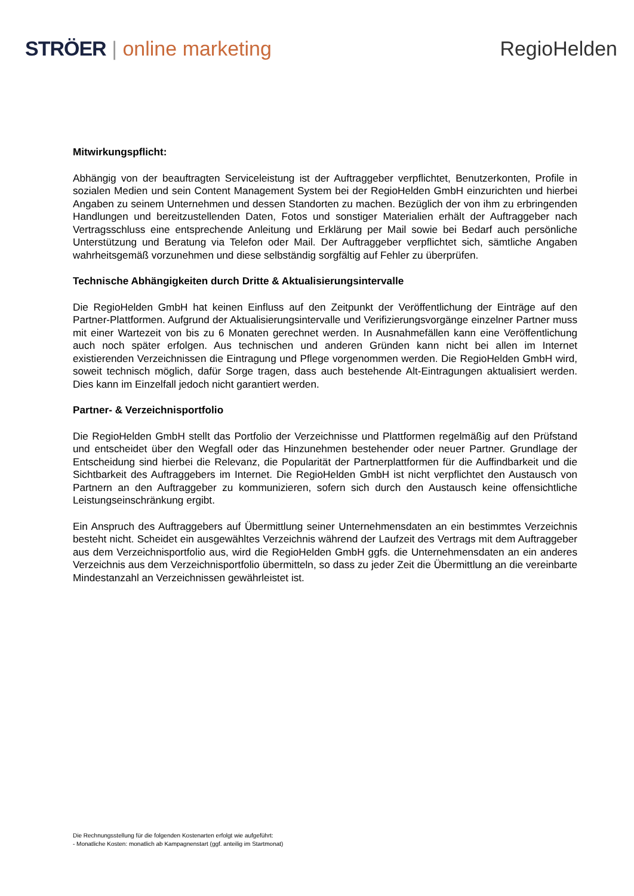STRÖER | online marketing RegioHelden
Mitwirkungspflicht:
Abhängig von der beauftragten Serviceleistung ist der Auftraggeber verpflichtet, Benutzerkonten, Profile in sozialen Medien und sein Content Management System bei der RegioHelden GmbH einzurichten und hierbei Angaben zu seinem Unternehmen und dessen Standorten zu machen. Bezüglich der von ihm zu erbringenden Handlungen und bereitzustellenden Daten, Fotos und sonstiger Materialien erhält der Auftraggeber nach Vertragsschluss eine entsprechende Anleitung und Erklärung per Mail sowie bei Bedarf auch persönliche Unterstützung und Beratung via Telefon oder Mail. Der Auftraggeber verpflichtet sich, sämtliche Angaben wahrheitsgemäß vorzunehmen und diese selbständig sorgfältig auf Fehler zu überprüfen.
Technische Abhängigkeiten durch Dritte & Aktualisierungsintervalle
Die RegioHelden GmbH hat keinen Einfluss auf den Zeitpunkt der Veröffentlichung der Einträge auf den Partner-Plattformen. Aufgrund der Aktualisierungsintervalle und Verifizierungsvorgänge einzelner Partner muss mit einer Wartezeit von bis zu 6 Monaten gerechnet werden. In Ausnahmefällen kann eine Veröffentlichung auch noch später erfolgen. Aus technischen und anderen Gründen kann nicht bei allen im Internet existierenden Verzeichnissen die Eintragung und Pflege vorgenommen werden. Die RegioHelden GmbH wird, soweit technisch möglich, dafür Sorge tragen, dass auch bestehende Alt-Eintragungen aktualisiert werden. Dies kann im Einzelfall jedoch nicht garantiert werden.
Partner- & Verzeichnisportfolio
Die RegioHelden GmbH stellt das Portfolio der Verzeichnisse und Plattformen regelmäßig auf den Prüfstand und entscheidet über den Wegfall oder das Hinzunehmen bestehender oder neuer Partner. Grundlage der Entscheidung sind hierbei die Relevanz, die Popularität der Partnerplattformen für die Auffindbarkeit und die Sichtbarkeit des Auftraggebers im Internet. Die RegioHelden GmbH ist nicht verpflichtet den Austausch von Partnern an den Auftraggeber zu kommunizieren, sofern sich durch den Austausch keine offensichtliche Leistungseinschränkung ergibt.
Ein Anspruch des Auftraggebers auf Übermittlung seiner Unternehmensdaten an ein bestimmtes Verzeichnis besteht nicht. Scheidet ein ausgewähltes Verzeichnis während der Laufzeit des Vertrags mit dem Auftraggeber aus dem Verzeichnisportfolio aus, wird die RegioHelden GmbH ggfs. die Unternehmensdaten an ein anderes Verzeichnis aus dem Verzeichnisportfolio übermitteln, so dass zu jeder Zeit die Übermittlung an die vereinbarte Mindestanzahl an Verzeichnissen gewährleistet ist.
Die Rechnungsstellung für die folgenden Kostenarten erfolgt wie aufgeführt:
- Monatliche Kosten: monatlich ab Kampagnenstart (ggf. anteilig im Startmonat)